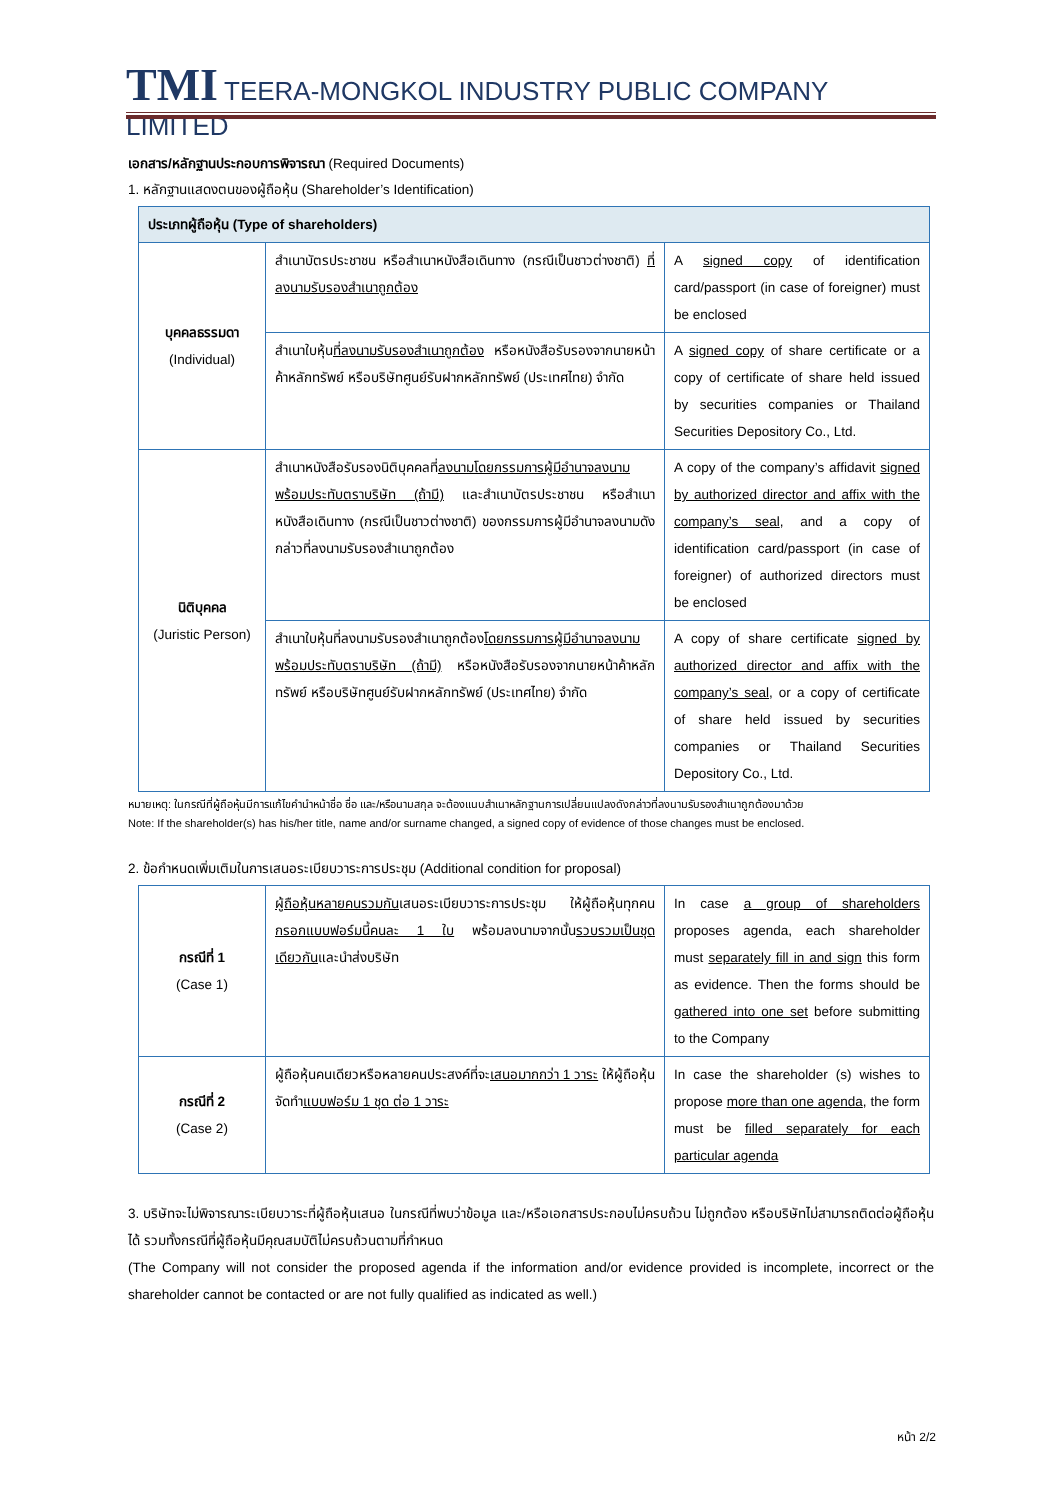TMI TEERA-MONGKOL INDUSTRY PUBLIC COMPANY LIMITED
เอกสาร/หลักฐานประกอบการพิจารณา (Required Documents)
1. หลักฐานแสดงตนของผู้ถือหุ้น (Shareholder’s Identification)
| ประเภทผู้ถือหุ้น (Type of shareholders) | | |
| --- | --- | --- |
| บุคคลธรรมดา (Individual) | สำเนาบัตรประชาชน หรือสำเนาหนังสือเดินทาง (กรณีเป็นชาวต่างชาติ) ที่ลงนามรับรองสำเนาถูกต้อง | A signed copy of identification card/passport (in case of foreigner) must be enclosed |
| | สำเนาใบหุ้น ที่ลงนามรับรองสำเนาถูกต้อง หรือหนังสือรับรองจากนายหน้าค้าหลักทรัพย์ หรือบริษัทศูนย์รับฝากหลักทรัพย์ (ประเทศไทย) จำกัด | A signed copy of share certificate or a copy of certificate of share held issued by securities companies or Thailand Securities Depository Co., Ltd. |
| นิติบุคคล (Juristic Person) | สำเนาหนังสือรับรองนิติบุคคลที่ ลงนามโดยกรรมการผู้มีอำนาจลงนาม พร้อมประทับตราบริษัท (ถ้ามี) และสำเนาบัตรประชาชน หรือสำเนาหนังสือเดินทาง (กรณีเป็นชาวต่างชาติ) ของกรรมการผู้มีอำนาจลงนามดังกล่าวที่ลงนามรับรองสำเนาถูกต้อง | A copy of the company’s affidavit signed by authorized director and affix with the company’s seal , and a copy of identification card/passport (in case of foreigner) of authorized directors must be enclosed |
| | สำเนาใบหุ้นที่ลงนามรับรองสำเนาถูกต้อง โดยกรรมการผู้มีอำนาจลงนาม พร้อมประทับตราบริษัท (ถ้ามี) หรือหนังสือรับรองจากนายหน้าค้าหลักทรัพย์ หรือบริษัทศูนย์รับฝากหลักทรัพย์ (ประเทศไทย) จำกัด | A copy of share certificate signed by authorized director and affix with the company’s seal , or a copy of certificate of share held issued by securities companies or Thailand Securities Depository Co., Ltd. |
หมายเหตุ: ในกรณีที่ผู้ถือหุ้นมีการแก้ไขคำนำหน้าชื่อ ชื่อ และ/หรือนามสกุล จะต้องแนบสำเนาหลักฐานการเปลี่ยนแปลงดังกล่าวที่ลงนามรับรองสำเนาถูกต้องมาด้วย
Note: If the shareholder(s) has his/her title, name and/or surname changed, a signed copy of evidence of those changes must be enclosed.
2. ข้อกำหนดเพิ่มเติมในการเสนอระเบียบวาระการประชุม (Additional condition for proposal)
| กรณีที่ 1 (Case 1) | ผู้ถือหุ้นหลายคนรวมกัน เสนอระเบียบวาระการประชุม ให้ผู้ถือหุ้นทุกคน กรอกแบบฟอร์มนี้คนละ 1 ใบ พร้อมลงนามจากนั้น รวบรวมเป็นชุดเดียวกัน และนำส่งบริษัท | In case a group of shareholders proposes agenda, each shareholder must separately fill in and sign this form as evidence. Then the forms should be gathered into one set before submitting to the Company |
| กรณีที่ 2 (Case 2) | ผู้ถือหุ้นคนเดียวหรือหลายคนประสงค์ที่จะ เสนอมากกว่า 1 วาระ ให้ผู้ถือหุ้นจัดทำ แบบฟอร์ม 1 ชุด ต่อ 1 วาระ | In case the shareholder (s) wishes to propose more than one agenda , the form must be filled separately for each particular agenda |
3. บริษัทจะไม่พิจารณาระเบียบวาระที่ผู้ถือหุ้นเสนอ ในกรณีที่พบว่าข้อมูล และ/หรือเอกสารประกอบไม่ครบถ้วน ไม่ถูกต้อง หรือบริษัทไม่สามารถติดต่อผู้ถือหุ้นได้ รวมทั้งกรณีที่ผู้ถือหุ้นมีคุณสมบัติไม่ครบถ้วนตามที่กำหนด
(The Company will not consider the proposed agenda if the information and/or evidence provided is incomplete, incorrect or the shareholder cannot be contacted or are not fully qualified as indicated as well.)
หน้า 2/2